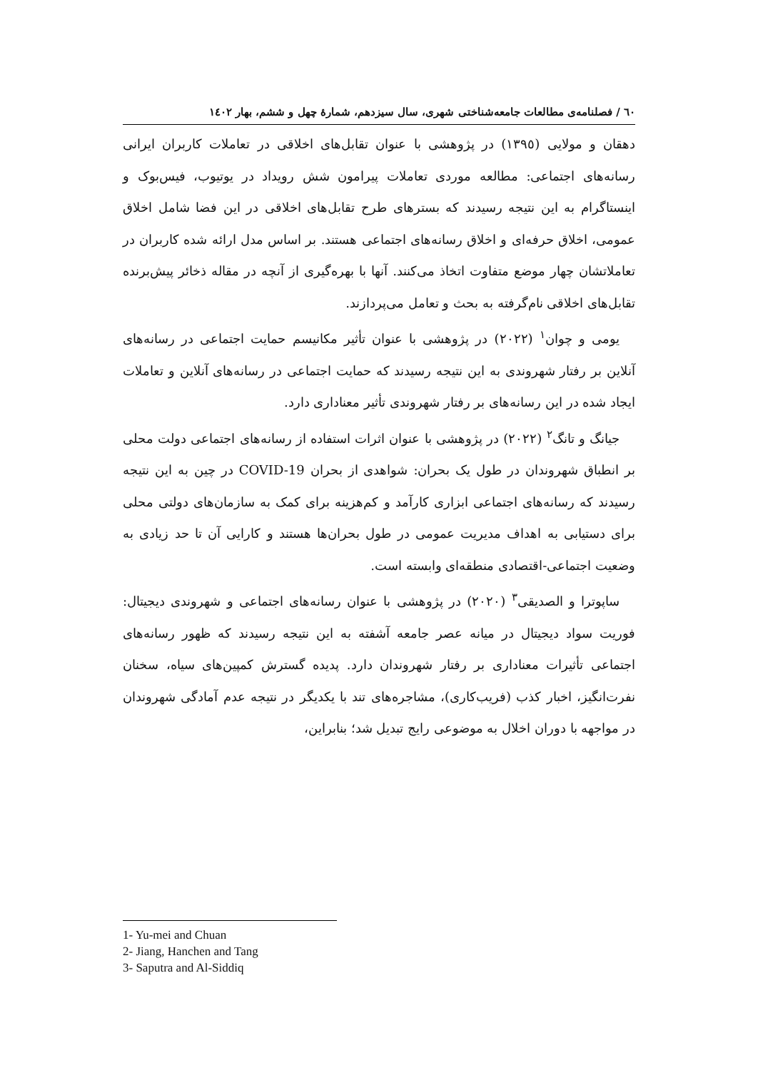٦٠ / فصلنامه‌ی مطالعات جامعه‌شناختی شهری، سال سیزدهم، شمارۀ چهل و ششم، بهار ١٤٠٢
دهقان و مولایی (١٣٩٥) در پژوهشی با عنوان تقابل‌های اخلاقی در تعاملات کاربران ایرانی رسانه‌های اجتماعی: مطالعه موردی تعاملات پیرامون شش رویداد در یوتیوب، فیس‌بوک و اینستاگرام به این نتیجه رسیدند که بسترهای طرح تقابل‌های اخلاقی در این فضا شامل اخلاق عمومی، اخلاق حرفه‌ای و اخلاق رسانه‌های اجتماعی هستند. بر اساس مدل ارائه شده کاربران در تعاملاتشان چهار موضع متفاوت اتخاذ می‌کنند. آنها با بهره‌گیری از آنچه در مقاله ذخائر پیش‌برنده تقابل‌های اخلاقی نام‌گرفته به بحث و تعامل می‌پردازند.
یومی و چوان<sup>١</sup> (٢٠٢٢) در پژوهشی با عنوان تأثیر مکانیسم حمایت اجتماعی در رسانه‌های آنلاین بر رفتار شهروندی به این نتیجه رسیدند که حمایت اجتماعی در رسانه‌های آنلاین و تعاملات ایجاد شده در این رسانه‌های بر رفتار شهروندی تأثیر معناداری دارد.
جیانگ و تانگ<sup>٢</sup> (٢٠٢٢) در پژوهشی با عنوان اثرات استفاده از رسانه‌های اجتماعی دولت محلی بر انطباق شهروندان در طول یک بحران: شواهدی از بحران COVID-19 در چین به این نتیجه رسیدند که رسانه‌های اجتماعی ابزاری کارآمد و کم‌هزینه برای کمک به سازمان‌های دولتی محلی برای دستیابی به اهداف مدیریت عمومی در طول بحران‌ها هستند و کارایی آن تا حد زیادی به وضعیت اجتماعی-اقتصادی منطقه‌ای وابسته است.
ساپوترا و الصدیقی<sup>٣</sup> (٢٠٢٠) در پژوهشی با عنوان رسانه‌های اجتماعی و شهروندی دیجیتال: فوریت سواد دیجیتال در میانه عصر جامعه آشفته به این نتیجه رسیدند که ظهور رسانه‌های اجتماعی تأثیرات معناداری بر رفتار شهروندان دارد. پدیده گسترش کمپین‌های سیاه، سخنان نفرت‌انگیز، اخبار کذب (فریب‌کاری)، مشاجره‌های تند با یکدیگر در نتیجه عدم آمادگی شهروندان در مواجهه با دوران اخلال به موضوعی رایج تبدیل شد؛ بنابراین،
1- Yu-mei and Chuan
2- Jiang, Hanchen and Tang
3- Saputra and Al-Siddiq